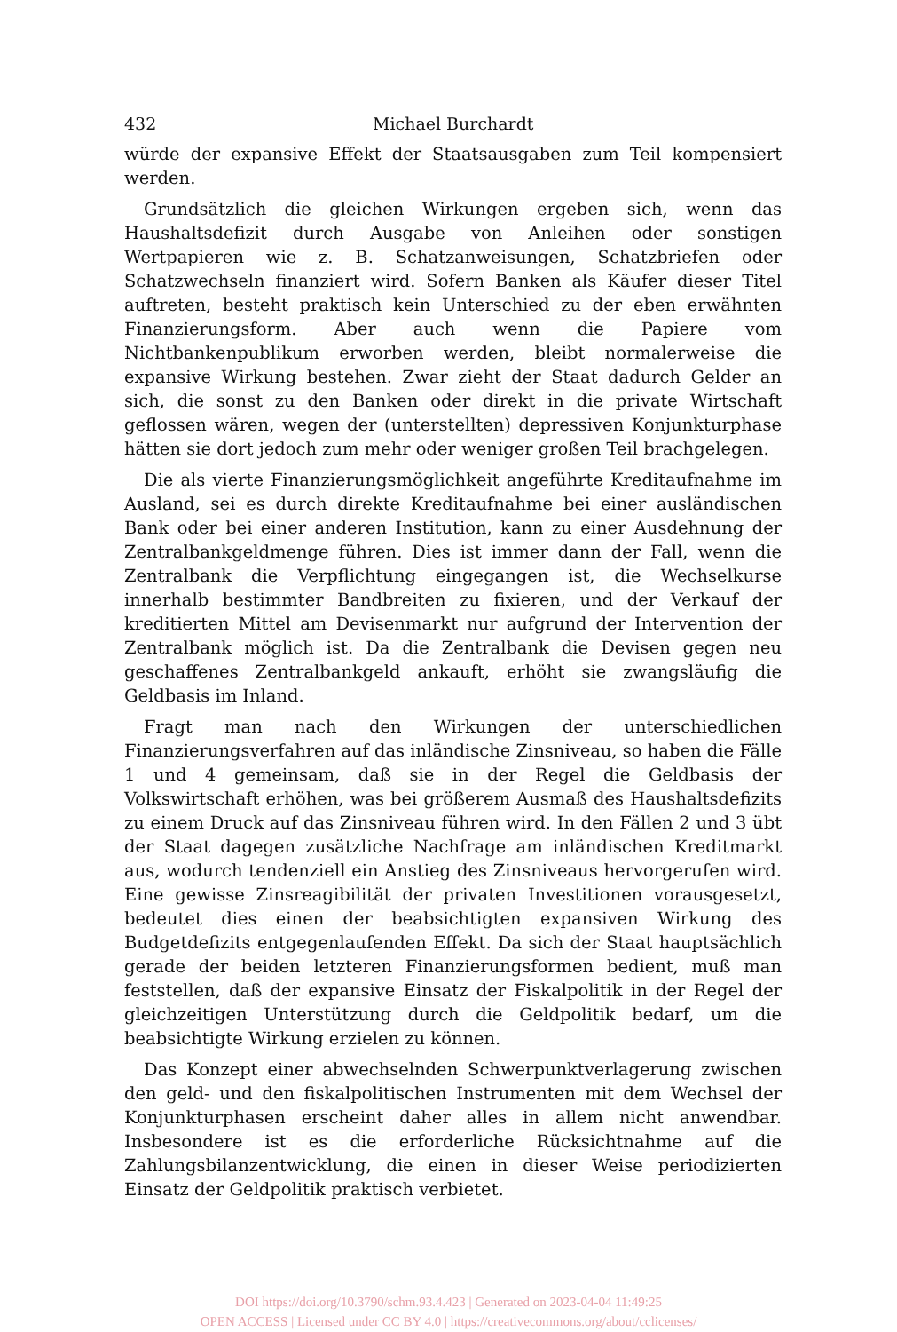432 Michael Burchardt
würde der expansive Effekt der Staatsausgaben zum Teil kompensiert werden.
Grundsätzlich die gleichen Wirkungen ergeben sich, wenn das Haushaltsdefizit durch Ausgabe von Anleihen oder sonstigen Wertpapieren wie z. B. Schatzanweisungen, Schatzbriefen oder Schatzwechseln finanziert wird. Sofern Banken als Käufer dieser Titel auftreten, besteht praktisch kein Unterschied zu der eben erwähnten Finanzierungsform. Aber auch wenn die Papiere vom Nichtbankenpublikum erworben werden, bleibt normalerweise die expansive Wirkung bestehen. Zwar zieht der Staat dadurch Gelder an sich, die sonst zu den Banken oder direkt in die private Wirtschaft geflossen wären, wegen der (unterstellten) depressiven Konjunkturphase hätten sie dort jedoch zum mehr oder weniger großen Teil brachgelegen.
Die als vierte Finanzierungsmöglichkeit angeführte Kreditaufnahme im Ausland, sei es durch direkte Kreditaufnahme bei einer ausländischen Bank oder bei einer anderen Institution, kann zu einer Ausdehnung der Zentralbankgeldmenge führen. Dies ist immer dann der Fall, wenn die Zentralbank die Verpflichtung eingegangen ist, die Wechselkurse innerhalb bestimmter Bandbreiten zu fixieren, und der Verkauf der kreditierten Mittel am Devisenmarkt nur aufgrund der Intervention der Zentralbank möglich ist. Da die Zentralbank die Devisen gegen neu geschaffenes Zentralbankgeld ankauft, erhöht sie zwangsläufig die Geldbasis im Inland.
Fragt man nach den Wirkungen der unterschiedlichen Finanzierungsverfahren auf das inländische Zinsniveau, so haben die Fälle 1 und 4 gemeinsam, daß sie in der Regel die Geldbasis der Volkswirtschaft erhöhen, was bei größerem Ausmaß des Haushaltsdefizits zu einem Druck auf das Zinsniveau führen wird. In den Fällen 2 und 3 übt der Staat dagegen zusätzliche Nachfrage am inländischen Kreditmarkt aus, wodurch tendenziell ein Anstieg des Zinsniveaus hervorgerufen wird. Eine gewisse Zinsreagibilität der privaten Investitionen vorausgesetzt, bedeutet dies einen der beabsichtigten expansiven Wirkung des Budgetdefizits entgegenlaufenden Effekt. Da sich der Staat hauptsächlich gerade der beiden letzteren Finanzierungsformen bedient, muß man feststellen, daß der expansive Einsatz der Fiskalpolitik in der Regel der gleichzeitigen Unterstützung durch die Geldpolitik bedarf, um die beabsichtigte Wirkung erzielen zu können.
Das Konzept einer abwechselnden Schwerpunktverlagerung zwischen den geld- und den fiskalpolitischen Instrumenten mit dem Wechsel der Konjunkturphasen erscheint daher alles in allem nicht anwendbar. Insbesondere ist es die erforderliche Rücksichtnahme auf die Zahlungsbilanzentwicklung, die einen in dieser Weise periodizierten Einsatz der Geldpolitik praktisch verbietet.
DOI https://doi.org/10.3790/schm.93.4.423 | Generated on 2023-04-04 11:49:25
OPEN ACCESS | Licensed under CC BY 4.0 | https://creativecommons.org/about/cclicenses/